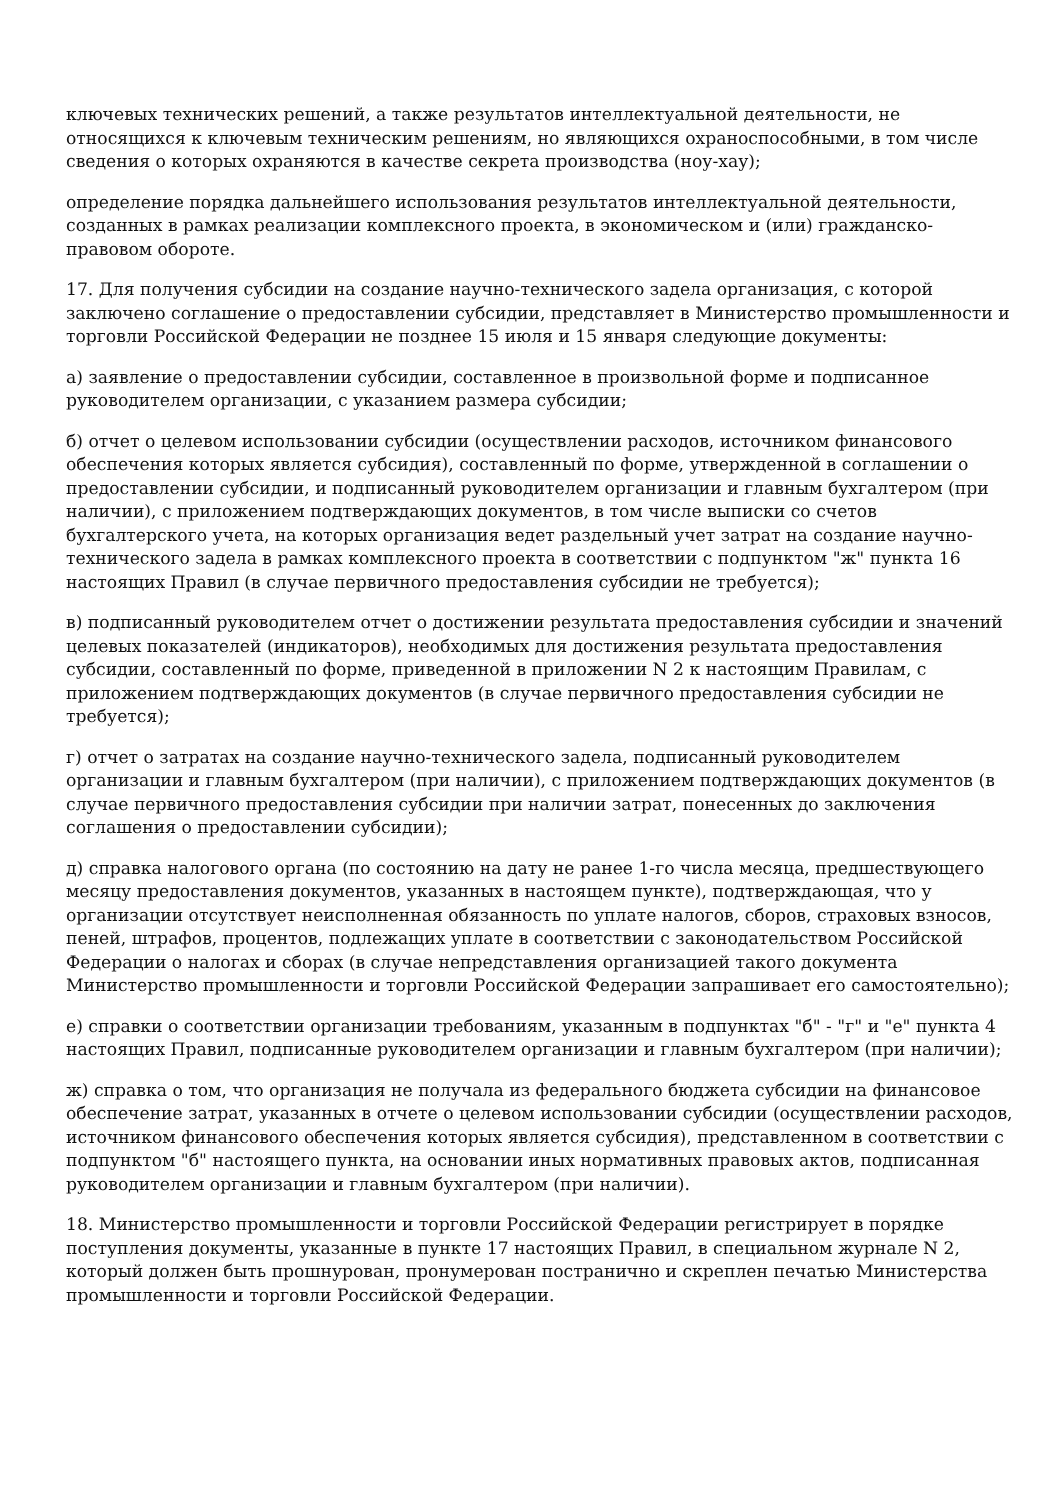ключевых технических решений, а также результатов интеллектуальной деятельности, не относящихся к ключевым техническим решениям, но являющихся охраноспособными, в том числе сведения о которых охраняются в качестве секрета производства (ноу-хау);
определение порядка дальнейшего использования результатов интеллектуальной деятельности, созданных в рамках реализации комплексного проекта, в экономическом и (или) гражданско-правовом обороте.
17. Для получения субсидии на создание научно-технического задела организация, с которой заключено соглашение о предоставлении субсидии, представляет в Министерство промышленности и торговли Российской Федерации не позднее 15 июля и 15 января следующие документы:
а) заявление о предоставлении субсидии, составленное в произвольной форме и подписанное руководителем организации, с указанием размера субсидии;
б) отчет о целевом использовании субсидии (осуществлении расходов, источником финансового обеспечения которых является субсидия), составленный по форме, утвержденной в соглашении о предоставлении субсидии, и подписанный руководителем организации и главным бухгалтером (при наличии), с приложением подтверждающих документов, в том числе выписки со счетов бухгалтерского учета, на которых организация ведет раздельный учет затрат на создание научно-технического задела в рамках комплексного проекта в соответствии с подпунктом "ж" пункта 16 настоящих Правил (в случае первичного предоставления субсидии не требуется);
в) подписанный руководителем отчет о достижении результата предоставления субсидии и значений целевых показателей (индикаторов), необходимых для достижения результата предоставления субсидии, составленный по форме, приведенной в приложении N 2 к настоящим Правилам, с приложением подтверждающих документов (в случае первичного предоставления субсидии не требуется);
г) отчет о затратах на создание научно-технического задела, подписанный руководителем организации и главным бухгалтером (при наличии), с приложением подтверждающих документов (в случае первичного предоставления субсидии при наличии затрат, понесенных до заключения соглашения о предоставлении субсидии);
д) справка налогового органа (по состоянию на дату не ранее 1-го числа месяца, предшествующего месяцу предоставления документов, указанных в настоящем пункте), подтверждающая, что у организации отсутствует неисполненная обязанность по уплате налогов, сборов, страховых взносов, пеней, штрафов, процентов, подлежащих уплате в соответствии с законодательством Российской Федерации о налогах и сборах (в случае непредставления организацией такого документа Министерство промышленности и торговли Российской Федерации запрашивает его самостоятельно);
е) справки о соответствии организации требованиям, указанным в подпунктах "б" - "г" и "е" пункта 4 настоящих Правил, подписанные руководителем организации и главным бухгалтером (при наличии);
ж) справка о том, что организация не получала из федерального бюджета субсидии на финансовое обеспечение затрат, указанных в отчете о целевом использовании субсидии (осуществлении расходов, источником финансового обеспечения которых является субсидия), представленном в соответствии с подпунктом "б" настоящего пункта, на основании иных нормативных правовых актов, подписанная руководителем организации и главным бухгалтером (при наличии).
18. Министерство промышленности и торговли Российской Федерации регистрирует в порядке поступления документы, указанные в пункте 17 настоящих Правил, в специальном журнале N 2, который должен быть прошнурован, пронумерован постранично и скреплен печатью Министерства промышленности и торговли Российской Федерации.